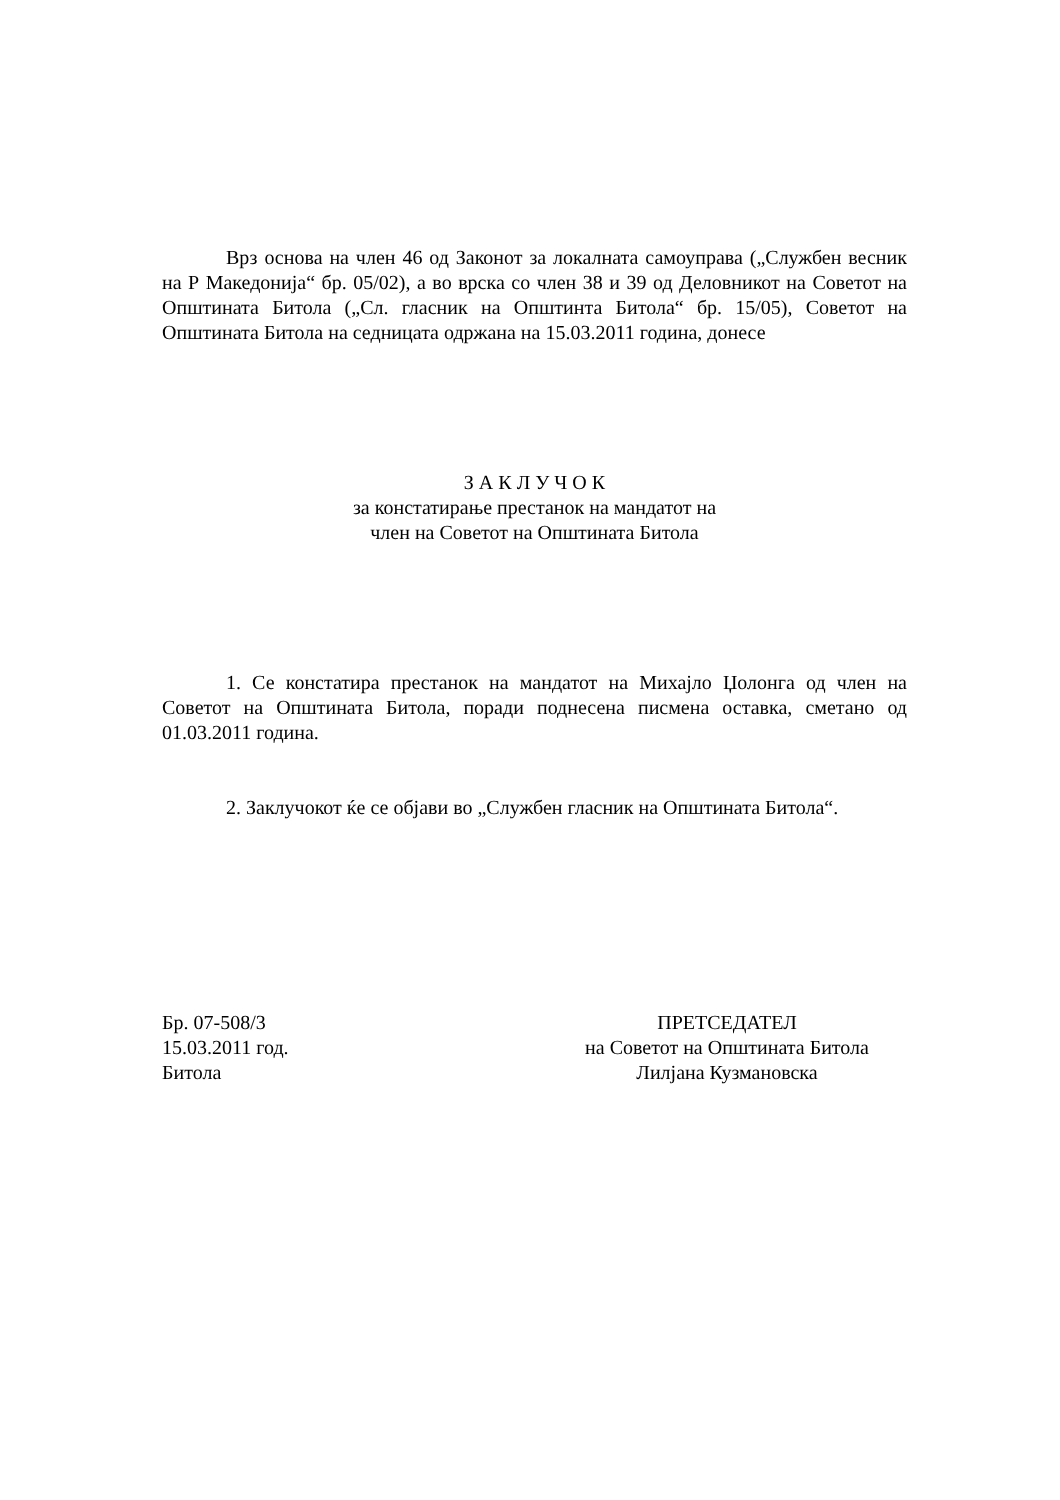Врз основа на член 46 од Законот за локалната самоуправа („Службен весник на Р Македонија“ бр. 05/02), а во врска со член 38 и 39 од Деловникот на Советот на Општината Битола („Сл. гласник на Општинта Битола“ бр. 15/05), Советот на Општината Битола на седницата одржана на 15.03.2011 година, донесе
З А К Л У Ч О К
за констатирање престанок на мандатот на
член на Советот на Општината Битола
1. Се констатира престанок на мандатот на Михајло Џолонга од член на Советот на Општината Битола, поради поднесена писмена оставка, сметано од 01.03.2011 година.
2. Заклучокот ќе се објави во „Службен гласник на Општината Битола“.
Бр. 07-508/3
15.03.2011 год.
Битола
ПРЕТСЕДАТЕЛ
на Советот на Општината Битола
Лилјана Кузмановска